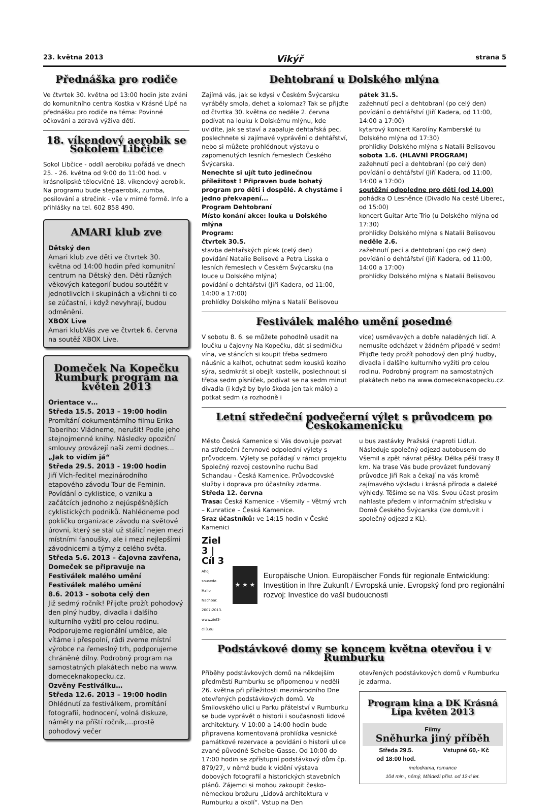23. května 2013 Vikýř strana 5
Přednáška pro rodiče
Ve čtvrtek 30. května od 13:00 hodin jste zváni do komunitního centra Kostka v Krásné Lípě na přednášku pro rodiče na téma: Povinné očkování a zdravá výživa dětí.
18. víkendový aerobik se Sokolem Libčice
Sokol Libčice - oddíl aerobiku pořádá ve dnech 25. - 26. května od 9:00 do 11:00 hod. v krásnolipské tělocvičně 18. víkendový aerobik. Na programu bude stepaerobik, zumba, posilování a strečink - vše v mírné formě. Info a přihlášky na tel. 602 858 490.
AMARI klub zve
Dětský den
Amari klub zve děti ve čtvrtek 30. května od 14:00 hodin před komunitní centrum na Dětský den. Děti různých věkových kategorií budou soutěžit v jednotlivcích i skupinách a všichni ti co se zúčastní, i když nevyhrají, budou odměněni.
XBOX Live
Amari klubVás zve ve čtvrtek 6. června na soutěž XBOX Live.
Domeček Na Kopečku Rumburk program na květen 2013
Orientace v…
Středa 15.5. 2013 – 19:00 hodin
Promítání dokumentárního filmu Erika Taberiho: Vládneme, nerušit! Podle jeho stejnojmenné knihy. Následky opoziční smlouvy provázejí naši zemi dodnes...
„Jak to vidím já“
Středa 29.5. 2013 - 19:00 hodin
Jiří Vích-ředitel mezinárodního etapového závodu Tour de Feminin. Povídání o cyklistice, o vzniku a začátcích jednoho z nejúspěšnějších cyklistických podniků. Nahlédneme pod pokličku organizace závodu na světové úrovni, který se stal už stálicí nejen mezi místními fanoušky, ale i mezi nejlepšími závodnicemi a týmy z celého světa.
Středa 5.6. 2013 – čajovna zavřena, Domeček se připravuje na Festiválek malého umění
Festiválek malého umění
8.6. 2013 – sobota celý den
Již sedmý ročník! Přijďte prožít pohodový den plný hudby, divadla i dalšího kulturního vyžití pro celou rodinu. Podporujeme regionální umělce, ale vítáme i přespolní, rádi zveme místní výrobce na řemeslný trh, podporujeme chráněné dílny. Podrobný program na samostatných plakátech nebo na www. domeceknakopecku.cz.
Ozvěny Festiválku…
Středa 12.6. 2013 – 19:00 hodin
Ohlédnutí za festiválkem, promítání fotografií, hodnocení, volná diskuze, náměty na příští ročník,…prostě pohodový večer
Dehtobraní u Dolského mlýna
Zajímá vás, jak se kdysi v Českém Švýcarsku vyráběly smola, dehet a kolomaz? Tak se přijďte od čtvrtka 30. května do neděle 2. června podívat na louku k Dolskému mlýnu, kde uvidíte, jak se staví a zapaluje dehtařská pec, poslechnete si zajímavé vyprávění o dehtářství, nebo si můžete prohlédnout výstavu o zapomenutých lesních řemeslech Českého Švýcarska.
Nenechte si ujít tuto jedinečnou příležitost ! Připraven bude bohatý program pro děti i dospělé. A chystáme i jedno překvapení...
Program Dehtobraní
Místo konání akce: louka u Dolského mlýna
Program:
čtvrtek 30.5.
stavba dehtařských pícek (celý den)
povídání Natalie Belisové a Petra Lisska o lesních řemeslech v Českém Švýcarsku (na louce u Dolského mlýna)
povídání o dehtářství (Jiří Kadera, od 11:00, 14:00 a 17:00)
prohlídky Dolského mlýna s Natalií Belisovou
pátek 31.5.
zažehnutí pecí a dehtobraní (po celý den)
povídání o dehtářství (Jiří Kadera, od 11:00, 14:00 a 17:00)
kytarový koncert Karolíny Kamberské (u Dolského mlýna od 17:30)
prohlídky Dolského mlýna s Natalií Belisovou
sobota 1.6. (HLAVNÍ PROGRAM)
zažehnutí pecí a dehtobraní (po celý den)
povídání o dehtářství (Jiří Kadera, od 11:00, 14:00 a 17:00)
soutěžní odpoledne pro děti (od 14.00)
pohádka O Lesněnce (Divadlo Na cestě Liberec, od 15:00)
koncert Guitar Arte Trio (u Dolského mlýna od 17:30)
prohlídky Dolského mlýna s Natalií Belisovou
neděle 2.6.
zažehnutí pecí a dehtobraní (po celý den)
povídání o dehtářství (Jiří Kadera, od 11:00, 14:00 a 17:00)
prohlídky Dolského mlýna s Natalií Belisovou
Festiválek malého umění posedmé
V sobotu 8. 6. se můžete pohodlně usadit na loučku u čajovny Na Kopečku, dát si sedmičku vína, ve stáncích si koupit třeba sedmero náušnic a kalhot, ochutnat sedm kousků kozího sýra, sedmkrát si obejít kostelík, poslechnout si třeba sedm písniček, podívat se na sedm minut divadla (i když by bylo škoda jen tak málo) a potkat sedm (a rozhodně i
více) usměvavých a dobře naladěných lidí. A nemusíte odcházet v žádném případě v sedm! Přijďte tedy prožít pohodový den plný hudby, divadla i dalšího kulturního vyžití pro celou rodinu. Podrobný program na samostatných plakátech nebo na www.domeceknakopecku.cz.
Letní středeční podvečerní výlet s průvodcem po Českokamenicku
Město Česká Kamenice si Vás dovoluje pozvat na středeční červnové odpolední výlety s průvodcem. Výlety se pořádají v rámci projektu Společný rozvoj cestovního ruchu Bad Schandau - Česká Kamenice. Průvodcovské služby i doprava pro účastníky zdarma.
Středa 12. června
Trasa: Česká Kamenice - Všemily – Větrný vrch – Kunratice – Česká Kamenice.
Sraz účastníků: ve 14:15 hodin v České Kamenici
u bus zastávky Pražská (naproti Lidlu). Následuje společný odjezd autobusem do Všemil a zpět návrat pěšky. Délka pěší trasy 8 km. Na trase Vás bude provázet fundovaný průvodce Jiří Rak a čekají na vás kromě zajímavého výkladu i krásná příroda a daleké výhledy. Těšíme se na Vás. Svou účast prosím nahlaste předem v informačním středisku v Domě Českého Švýcarska (lze domluvit i společný odjezd z KL).
Ziel 3 | Cíl 3
Ahoj sousede. Hallo Nachbar. 2007-2013. www.ziel3-cil3.eu
★ ★ ★
Europäische Union. Europäischer Fonds für regionale Entwicklung: Investition in Ihre Zukunft / Evropská unie. Evropský fond pro regionální rozvoj: Investice do vaší budoucnosti
Podstávkové domy se koncem května otevřou i v Rumburku
Příběhy podstávkových domů na někdejším předměstí Rumburku se připomenou v neděli 26. května při příležitosti mezinárodního Dne otevřených podstávkových domů. Ve Šmilovského ulici u Parku přátelství v Rumburku se bude vyprávět o historii i současnosti lidové architektury. V 10:00 a 14:00 hodin bude připravena komentovaná prohlídka vesnické památkové rezervace a povídání o historii ulice zvané původně Scheibe-Gasse. Od 10:00 do 17:00 hodin se zpřístupní podstávkový dům čp. 879/27, v němž bude k vidění výstava dobových fotografií a historických stavebních plánů. Zájemci si mohou zakoupit česko-německou brožuru „Lidová architektura v Rumburku a okolí“. Vstup na Den
otevřených podstávkových domů v Rumburku je zdarma.
Program kina a DK Krásná Lípa květen 2013
Filmy
Sněhurka jiný příběh
Středa 29.5.
od 18:00 hod. Vstupné 60,- Kč
melodrama, romance
104 min., němý, Mládeži příst. od 12-ti let.